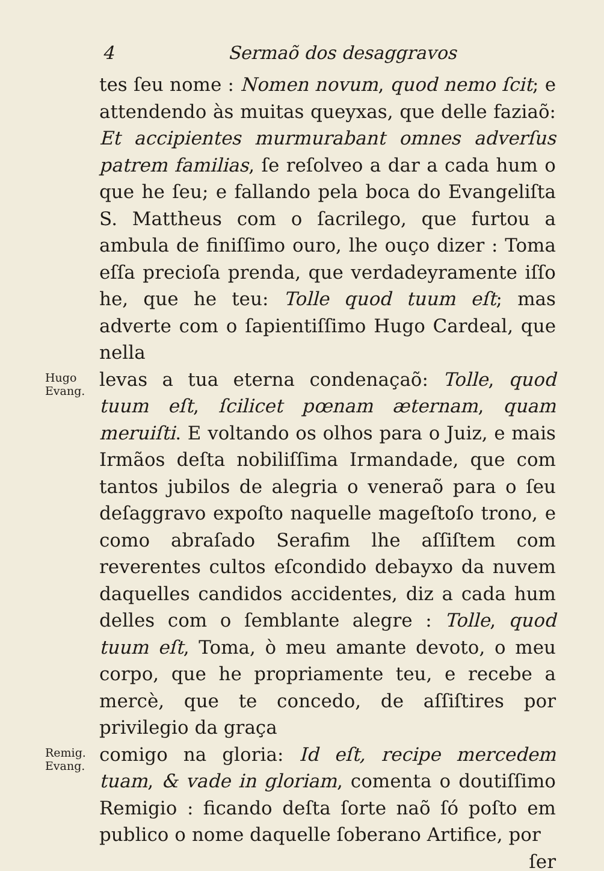4 Sermaõ dos desaggravos
tes ſeu nome : Nomen novum, quod nemo ſcit; e attendendo às muitas queyxas, que delle faziaõ: Et accipientes murmurabant omnes adverſus patrem familias, ſe reſolveo a dar a cada hum o que he ſeu; e fallando pela boca do Evangeliſta S. Mattheus com o ſacrilego, que furtou a ambula de finiſſimo ouro, lhe ouço dizer : Toma eſſa precioſa prenda, que verdadeyramente iſſo he, que he teu: Tolle quod tuum eſt; mas adverte com o ſapientiſſimo Hugo Cardeal, que nella
Hugo
Evang.
levas a tua eterna condenaçaõ: Tolle, quod tuum eſt, ſcilicet pœnam æternam, quam meruiſti. E voltando os olhos para o Juiz, e mais Irmãos deſta nobiliſſima Irmandade, que com tantos jubilos de alegria o veneraõ para o ſeu deſaggravo expoſto naquelle mageſtoſo trono, e como abraſado Serafim lhe aſſiſtem com reverentes cultos eſcondido debayxo da nuvem daquelles candidos accidentes, diz a cada hum delles com o ſemblante alegre : Tolle, quod tuum eſt, Toma, ò meu amante devoto, o meu corpo, que he propriamente teu, e recebe a mercè, que te concedo, de aſſiſtires por privilegio da graça
Remig.
Evang.
comigo na gloria: Id eſt, recipe mercedem tuam, & vade in gloriam, comenta o doutiſſimo Remigio : ficando deſta ſorte naõ ſó poſto em publico o nome daquelle ſoberano Artifice, por
ſer